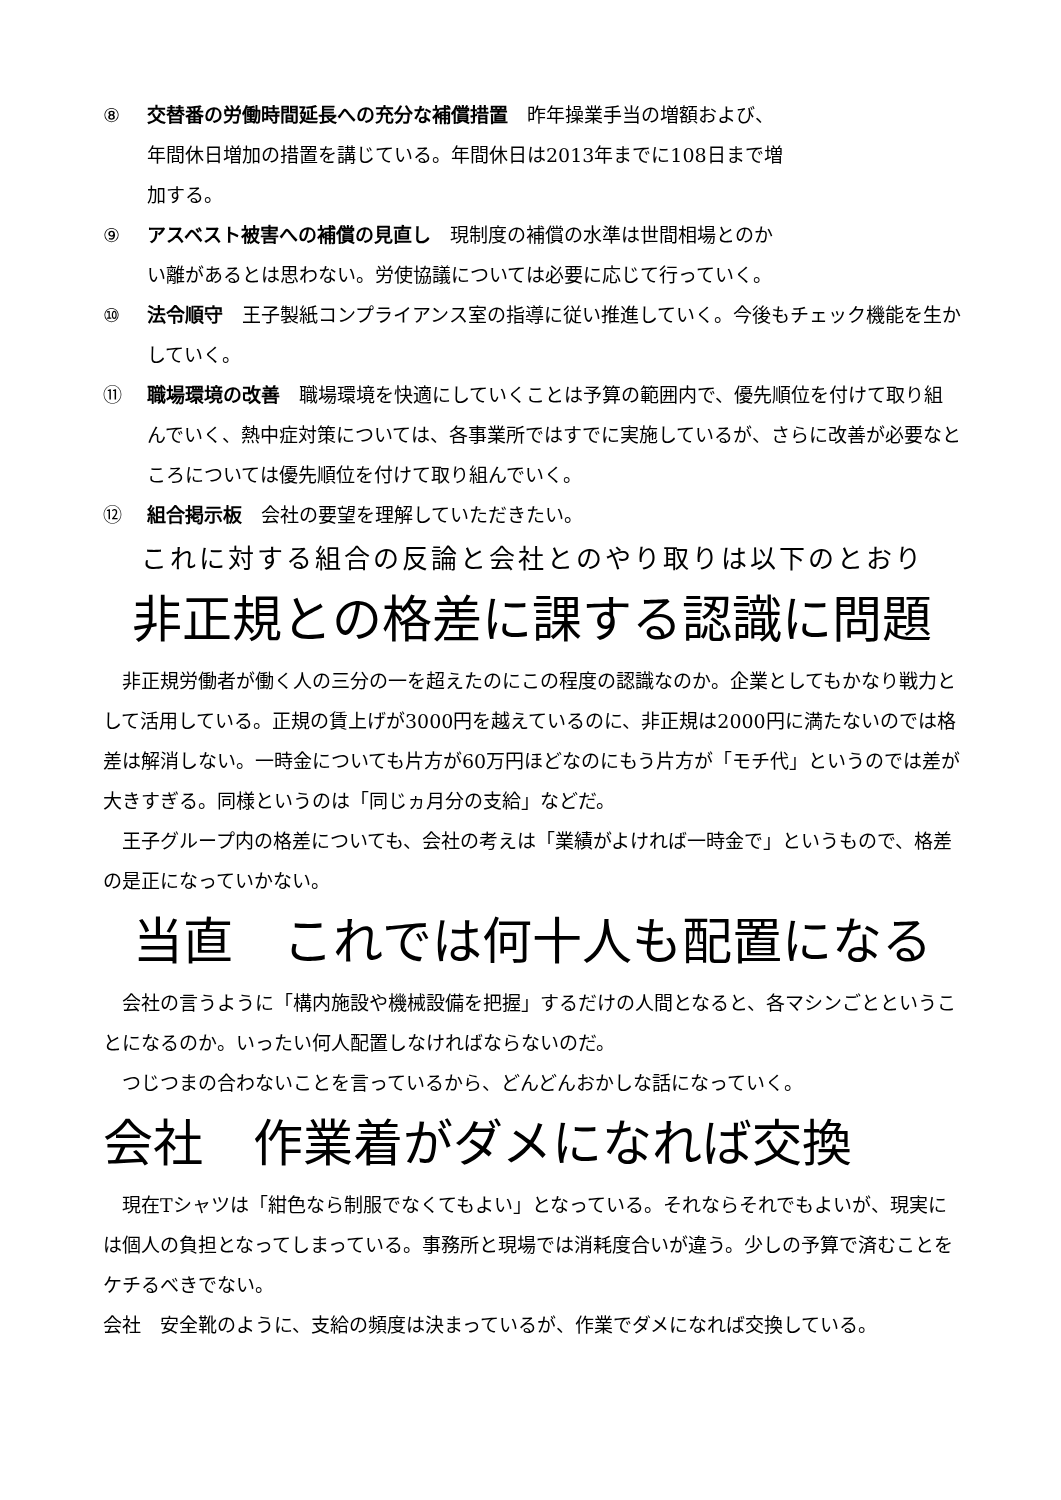⑧ 交替番の労働時間延長への充分な補償措置　昨年操業手当の増額および、年間休日増加の措置を講じている。年間休日は2013年までに108日まで増加する。
⑨ アスベスト被害への補償の見直し　現制度の補償の水準は世間相場とのかい離があるとは思わない。労使協議については必要に応じて行っていく。
⑩ 法令順守　王子製紙コンプライアンス室の指導に従い推進していく。今後もチェック機能を生かしていく。
⑪ 職場環境の改善　職場環境を快適にしていくことは予算の範囲内で、優先順位を付けて取り組んでいく、熱中症対策については、各事業所ではすでに実施しているが、さらに改善が必要なところについては優先順位を付けて取り組んでいく。
⑫ 組合掲示板　会社の要望を理解していただきたい。
これに対する組合の反論と会社とのやり取りは以下のとおり
非正規との格差に課する認識に問題
非正規労働者が働く人の三分の一を超えたのにこの程度の認識なのか。企業としてもかなり戦力として活用している。正規の賃上げが3000円を越えているのに、非正規は2000円に満たないのでは格差は解消しない。一時金についても片方が60万円ほどなのにもう片方が「モチ代」というのでは差が大きすぎる。同様というのは「同じヵ月分の支給」などだ。
王子グループ内の格差についても、会社の考えは「業績がよければ一時金で」というもので、格差の是正になっていかない。
当直　これでは何十人も配置になる
会社の言うように「構内施設や機械設備を把握」するだけの人間となると、各マシンごとということになるのか。いったい何人配置しなければならないのだ。
つじつまの合わないことを言っているから、どんどんおかしな話になっていく。
会社　作業着がダメになれば交換
現在Tシャツは「紺色なら制服でなくてもよい」となっている。それならそれでもよいが、現実には個人の負担となってしまっている。事務所と現場では消耗度合いが違う。少しの予算で済むことをケチるべきでない。
会社　安全靴のように、支給の頻度は決まっているが、作業でダメになれば交換している。